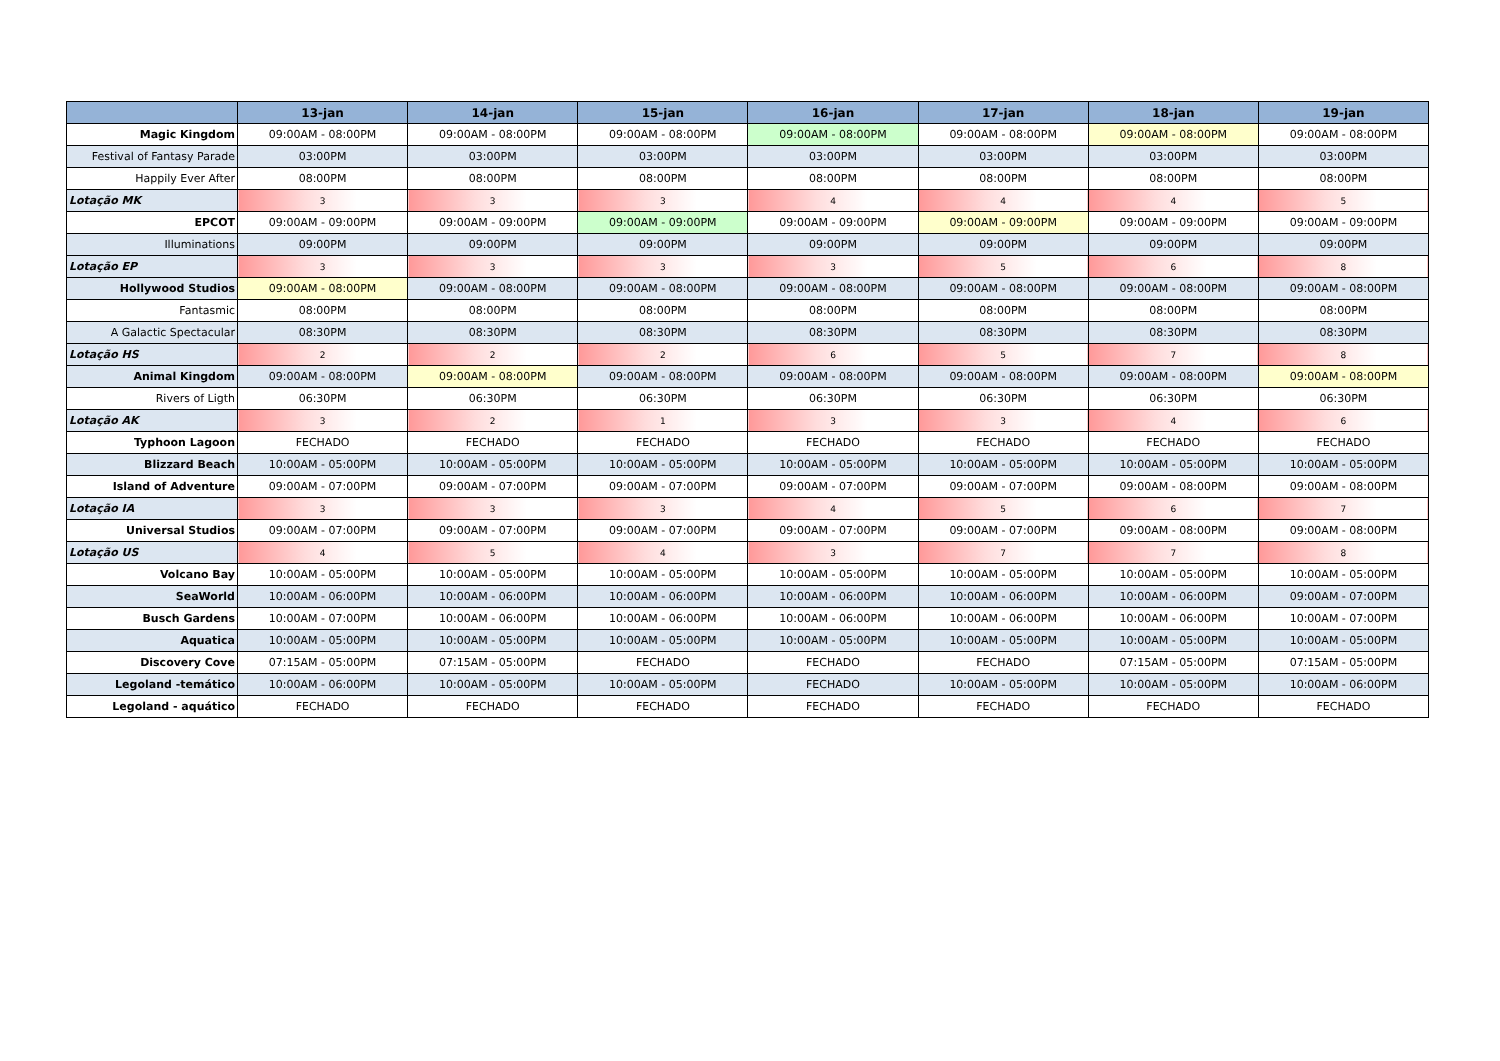| | 13-jan | 14-jan | 15-jan | 16-jan | 17-jan | 18-jan | 19-jan |
| --- | --- | --- | --- | --- | --- | --- | --- |
| Magic Kingdom | 09:00AM - 08:00PM | 09:00AM - 08:00PM | 09:00AM - 08:00PM | 09:00AM - 08:00PM | 09:00AM - 08:00PM | 09:00AM - 08:00PM | 09:00AM - 08:00PM |
| Festival of Fantasy Parade | 03:00PM | 03:00PM | 03:00PM | 03:00PM | 03:00PM | 03:00PM | 03:00PM |
| Happily Ever After | 08:00PM | 08:00PM | 08:00PM | 08:00PM | 08:00PM | 08:00PM | 08:00PM |
| Lotação MK | 3 | 3 | 3 | 4 | 4 | 4 | 5 |
| EPCOT | 09:00AM - 09:00PM | 09:00AM - 09:00PM | 09:00AM - 09:00PM | 09:00AM - 09:00PM | 09:00AM - 09:00PM | 09:00AM - 09:00PM | 09:00AM - 09:00PM |
| Illuminations | 09:00PM | 09:00PM | 09:00PM | 09:00PM | 09:00PM | 09:00PM | 09:00PM |
| Lotação EP | 3 | 3 | 3 | 3 | 5 | 6 | 8 |
| Hollywood Studios | 09:00AM - 08:00PM | 09:00AM - 08:00PM | 09:00AM - 08:00PM | 09:00AM - 08:00PM | 09:00AM - 08:00PM | 09:00AM - 08:00PM | 09:00AM - 08:00PM |
| Fantasmic | 08:00PM | 08:00PM | 08:00PM | 08:00PM | 08:00PM | 08:00PM | 08:00PM |
| A Galactic Spectacular | 08:30PM | 08:30PM | 08:30PM | 08:30PM | 08:30PM | 08:30PM | 08:30PM |
| Lotação HS | 2 | 2 | 2 | 6 | 5 | 7 | 8 |
| Animal Kingdom | 09:00AM - 08:00PM | 09:00AM - 08:00PM | 09:00AM - 08:00PM | 09:00AM - 08:00PM | 09:00AM - 08:00PM | 09:00AM - 08:00PM | 09:00AM - 08:00PM |
| Rivers of Ligth | 06:30PM | 06:30PM | 06:30PM | 06:30PM | 06:30PM | 06:30PM | 06:30PM |
| Lotação AK | 3 | 2 | 1 | 3 | 3 | 4 | 6 |
| Typhoon Lagoon | FECHADO | FECHADO | FECHADO | FECHADO | FECHADO | FECHADO | FECHADO |
| Blizzard Beach | 10:00AM - 05:00PM | 10:00AM - 05:00PM | 10:00AM - 05:00PM | 10:00AM - 05:00PM | 10:00AM - 05:00PM | 10:00AM - 05:00PM | 10:00AM - 05:00PM |
| Island of Adventure | 09:00AM - 07:00PM | 09:00AM - 07:00PM | 09:00AM - 07:00PM | 09:00AM - 07:00PM | 09:00AM - 07:00PM | 09:00AM - 08:00PM | 09:00AM - 08:00PM |
| Lotação IA | 3 | 3 | 3 | 4 | 5 | 6 | 7 |
| Universal Studios | 09:00AM - 07:00PM | 09:00AM - 07:00PM | 09:00AM - 07:00PM | 09:00AM - 07:00PM | 09:00AM - 07:00PM | 09:00AM - 08:00PM | 09:00AM - 08:00PM |
| Lotação US | 4 | 5 | 4 | 3 | 7 | 7 | 8 |
| Volcano Bay | 10:00AM - 05:00PM | 10:00AM - 05:00PM | 10:00AM - 05:00PM | 10:00AM - 05:00PM | 10:00AM - 05:00PM | 10:00AM - 05:00PM | 10:00AM - 05:00PM |
| SeaWorld | 10:00AM - 06:00PM | 10:00AM - 06:00PM | 10:00AM - 06:00PM | 10:00AM - 06:00PM | 10:00AM - 06:00PM | 10:00AM - 06:00PM | 09:00AM - 07:00PM |
| Busch Gardens | 10:00AM - 07:00PM | 10:00AM - 06:00PM | 10:00AM - 06:00PM | 10:00AM - 06:00PM | 10:00AM - 06:00PM | 10:00AM - 06:00PM | 10:00AM - 07:00PM |
| Aquatica | 10:00AM - 05:00PM | 10:00AM - 05:00PM | 10:00AM - 05:00PM | 10:00AM - 05:00PM | 10:00AM - 05:00PM | 10:00AM - 05:00PM | 10:00AM - 05:00PM |
| Discovery Cove | 07:15AM - 05:00PM | 07:15AM - 05:00PM | FECHADO | FECHADO | FECHADO | 07:15AM - 05:00PM | 07:15AM - 05:00PM |
| Legoland -temático | 10:00AM - 06:00PM | 10:00AM - 05:00PM | 10:00AM - 05:00PM | FECHADO | 10:00AM - 05:00PM | 10:00AM - 05:00PM | 10:00AM - 06:00PM |
| Legoland - aquático | FECHADO | FECHADO | FECHADO | FECHADO | FECHADO | FECHADO | FECHADO |